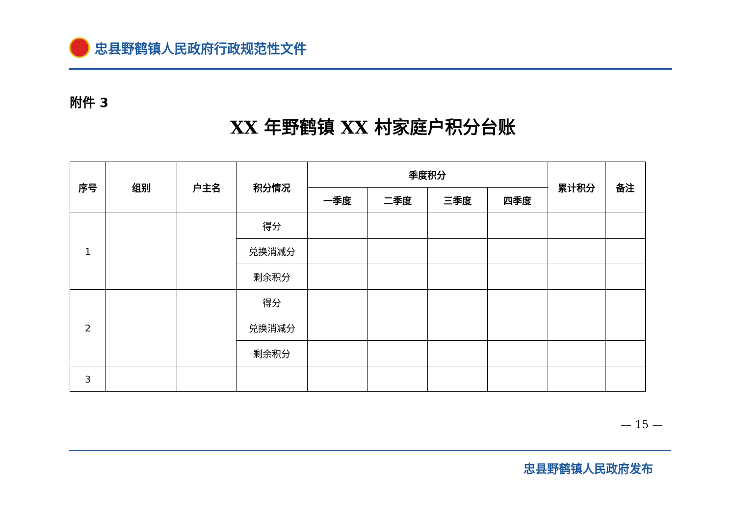忠县野鹤镇人民政府行政规范性文件
附件 3
XX 年野鹤镇 XX 村家庭户积分台账
| 序号 | 组别 | 户主名 | 积分情况 | 季度积分 | | | | 累计积分 | 备注 |
| --- | --- | --- | --- | --- | --- | --- | --- | --- | --- |
| | | | | 一季度 | 二季度 | 三季度 | 四季度 | | |
| 1 | | | 得分 | | | | | | |
| | | | 兑换消减分 | | | | | | |
| | | | 剩余积分 | | | | | | |
| 2 | | | 得分 | | | | | | |
| | | | 兑换消减分 | | | | | | |
| | | | 剩余积分 | | | | | | |
| 3 | | | | | | | | | |
— 15 —
忠县野鹤镇人民政府发布